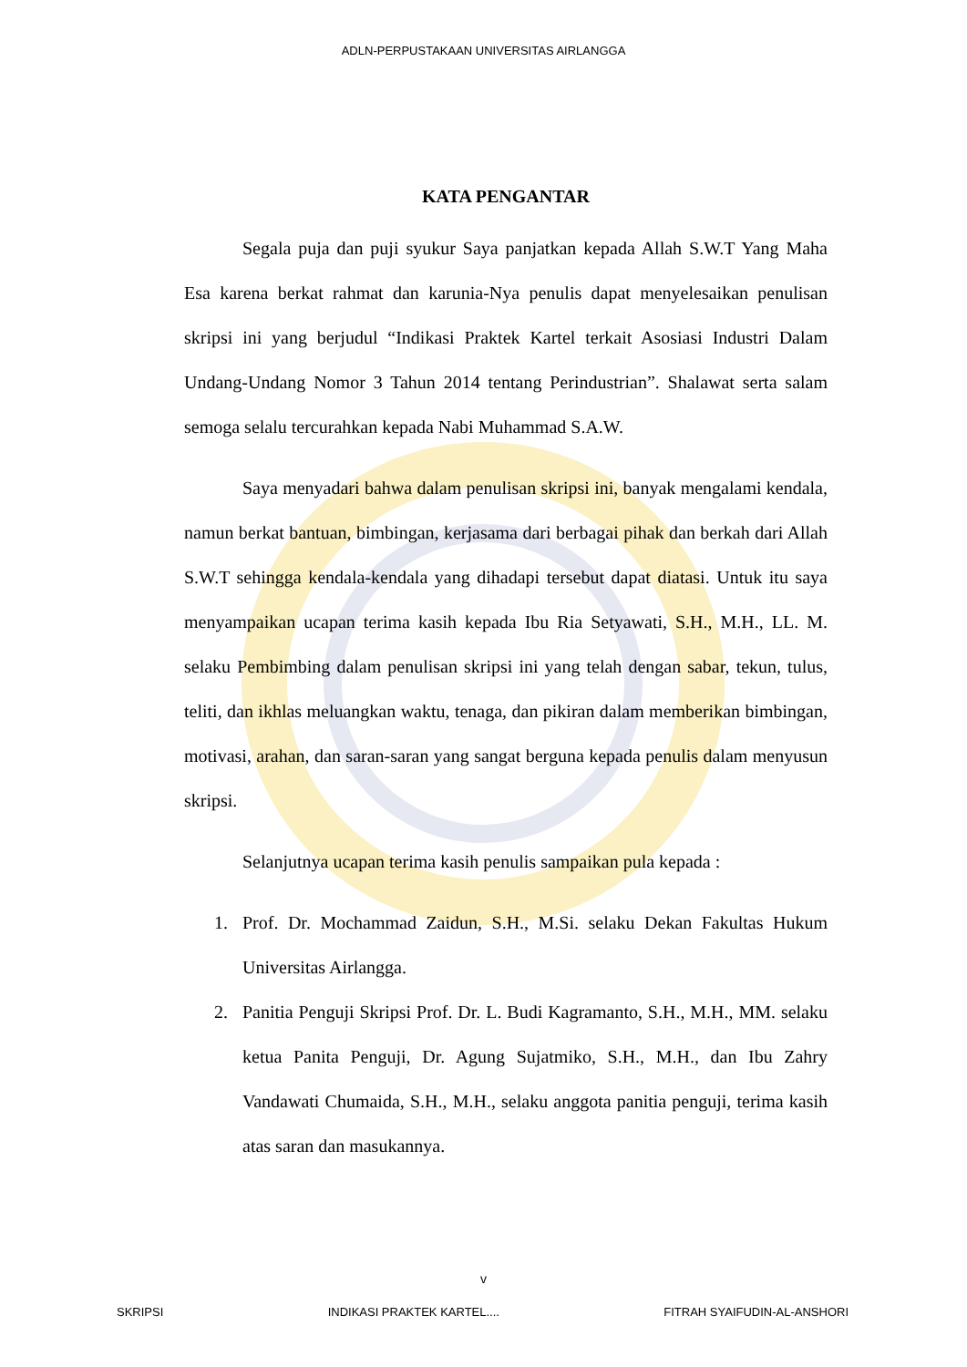ADLN-PERPUSTAKAAN UNIVERSITAS AIRLANGGA
KATA PENGANTAR
Segala puja dan puji syukur Saya panjatkan kepada Allah S.W.T Yang Maha Esa karena berkat rahmat dan karunia-Nya penulis dapat menyelesaikan penulisan skripsi ini yang berjudul “Indikasi Praktek Kartel terkait Asosiasi Industri Dalam Undang-Undang Nomor 3 Tahun 2014 tentang Perindustrian”. Shalawat serta salam semoga selalu tercurahkan kepada Nabi Muhammad S.A.W.
Saya menyadari bahwa dalam penulisan skripsi ini, banyak mengalami kendala, namun berkat bantuan, bimbingan, kerjasama dari berbagai pihak dan berkah dari Allah S.W.T sehingga kendala-kendala yang dihadapi tersebut dapat diatasi. Untuk itu saya menyampaikan ucapan terima kasih kepada Ibu Ria Setyawati, S.H., M.H., LL. M. selaku Pembimbing dalam penulisan skripsi ini yang telah dengan sabar, tekun, tulus, teliti, dan ikhlas meluangkan waktu, tenaga, dan pikiran dalam memberikan bimbingan, motivasi, arahan, dan saran-saran yang sangat berguna kepada penulis dalam menyusun skripsi.
Selanjutnya ucapan terima kasih penulis sampaikan pula kepada :
1. Prof. Dr. Mochammad Zaidun, S.H., M.Si. selaku Dekan Fakultas Hukum Universitas Airlangga.
2. Panitia Penguji Skripsi Prof. Dr. L. Budi Kagramanto, S.H., M.H., MM. selaku ketua Panita Penguji, Dr. Agung Sujatmiko, S.H., M.H., dan Ibu Zahry Vandawati Chumaida, S.H., M.H., selaku anggota panitia penguji, terima kasih atas saran dan masukannya.
v
SKRIPSI INDIKASI PRAKTEK KARTEL.... FITRAH SYAIFUDIN-AL-ANSHORI